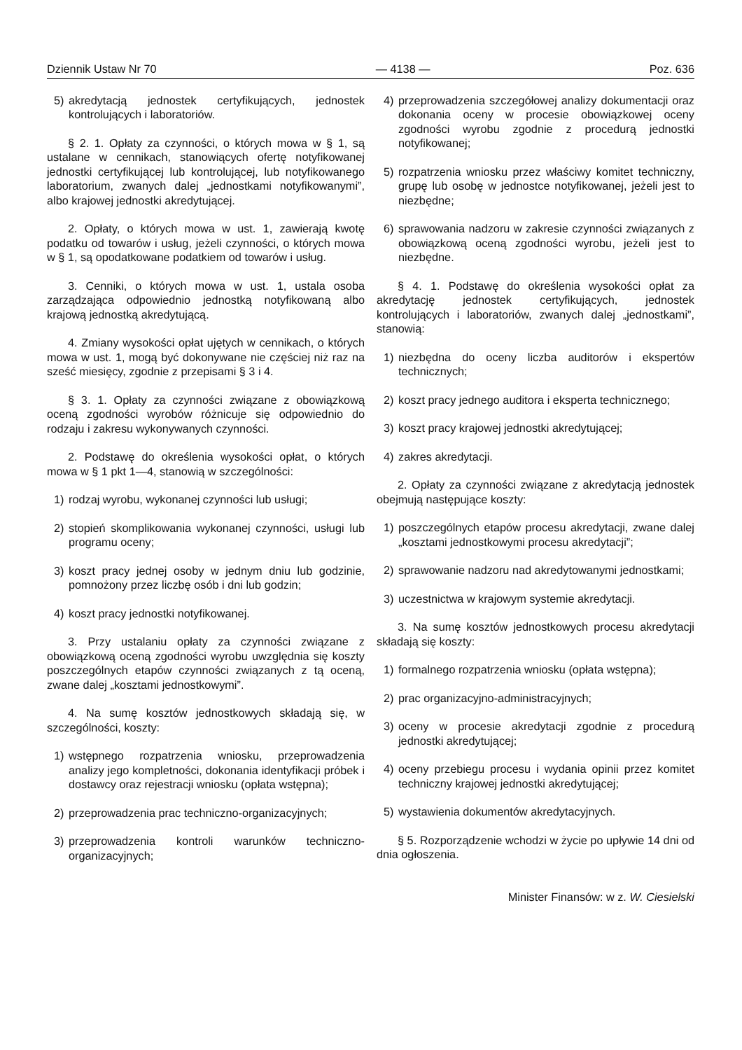Dziennik Ustaw Nr 70 — 4138 — Poz. 636
5) akredytacją jednostek certyfikujących, jednostek kontrolujących i laboratoriów.
§ 2. 1. Opłaty za czynności, o których mowa w § 1, są ustalane w cennikach, stanowiących ofertę notyfikowanej jednostki certyfikującej lub kontrolującej, lub notyfikowanego laboratorium, zwanych dalej „jednostkami notyfikowanymi”, albo krajowej jednostki akredytującej.
2. Opłaty, o których mowa w ust. 1, zawierają kwotę podatku od towarów i usług, jeżeli czynności, o których mowa w § 1, są opodatkowane podatkiem od towarów i usług.
3. Cenniki, o których mowa w ust. 1, ustala osoba zarządzająca odpowiednio jednostką notyfikowaną albo krajową jednostką akredytującą.
4. Zmiany wysokości opłat ujętych w cennikach, o których mowa w ust. 1, mogą być dokonywane nie częściej niż raz na sześć miesięcy, zgodnie z przepisami § 3 i 4.
§ 3. 1. Opłaty za czynności związane z obowiązkową oceną zgodności wyrobów różnicuje się odpowiednio do rodzaju i zakresu wykonywanych czynności.
2. Podstawę do określenia wysokości opłat, o których mowa w § 1 pkt 1—4, stanowią w szczególności:
1) rodzaj wyrobu, wykonanej czynności lub usługi;
2) stopień skomplikowania wykonanej czynności, usługi lub programu oceny;
3) koszt pracy jednej osoby w jednym dniu lub godzinie, pomnożony przez liczbę osób i dni lub godzin;
4) koszt pracy jednostki notyfikowanej.
3. Przy ustalaniu opłaty za czynności związane z obowiązkową oceną zgodności wyrobu uwzględnia się koszty poszczególnych etapów czynności związanych z tą oceną, zwane dalej „kosztami jednostkowymi”.
4. Na sumę kosztów jednostkowych składają się, w szczególności, koszty:
1) wstępnego rozpatrzenia wniosku, przeprowadzenia analizy jego kompletności, dokonania identyfikacji próbek i dostawcy oraz rejestracji wniosku (opłata wstępna);
2) przeprowadzenia prac techniczno-organizacyjnych;
3) przeprowadzenia kontroli warunków techniczno-organizacyjnych;
4) przeprowadzenia szczegółowej analizy dokumentacji oraz dokonania oceny w procesie obowiązkowej oceny zgodności wyrobu zgodnie z procedurą jednostki notyfikowanej;
5) rozpatrzenia wniosku przez właściwy komitet techniczny, grupę lub osobę w jednostce notyfikowanej, jeżeli jest to niezbędne;
6) sprawowania nadzoru w zakresie czynności związanych z obowiązkową oceną zgodności wyrobu, jeżeli jest to niezbędne.
§ 4. 1. Podstawę do określenia wysokości opłat za akredytację jednostek certyfikujących, jednostek kontrolujących i laboratoriów, zwanych dalej „jednostkami”, stanowią:
1) niezbędna do oceny liczba auditorów i ekspertów technicznych;
2) koszt pracy jednego auditora i eksperta technicznego;
3) koszt pracy krajowej jednostki akredytującej;
4) zakres akredytacji.
2. Opłaty za czynności związane z akredytacją jednostek obejmują następujące koszty:
1) poszczególnych etapów procesu akredytacji, zwane dalej „kosztami jednostkowymi procesu akredytacji”;
2) sprawowanie nadzoru nad akredytowanymi jednostkami;
3) uczestnictwa w krajowym systemie akredytacji.
3. Na sumę kosztów jednostkowych procesu akredytacji składają się koszty:
1) formalnego rozpatrzenia wniosku (opłata wstępna);
2) prac organizacyjno-administracyjnych;
3) oceny w procesie akredytacji zgodnie z procedurą jednostki akredytującej;
4) oceny przebiegu procesu i wydania opinii przez komitet techniczny krajowej jednostki akredytującej;
5) wystawienia dokumentów akredytacyjnych.
§ 5. Rozporządzenie wchodzi w życie po upływie 14 dni od dnia ogłoszenia.
Minister Finansów: w z. W. Ciesielski